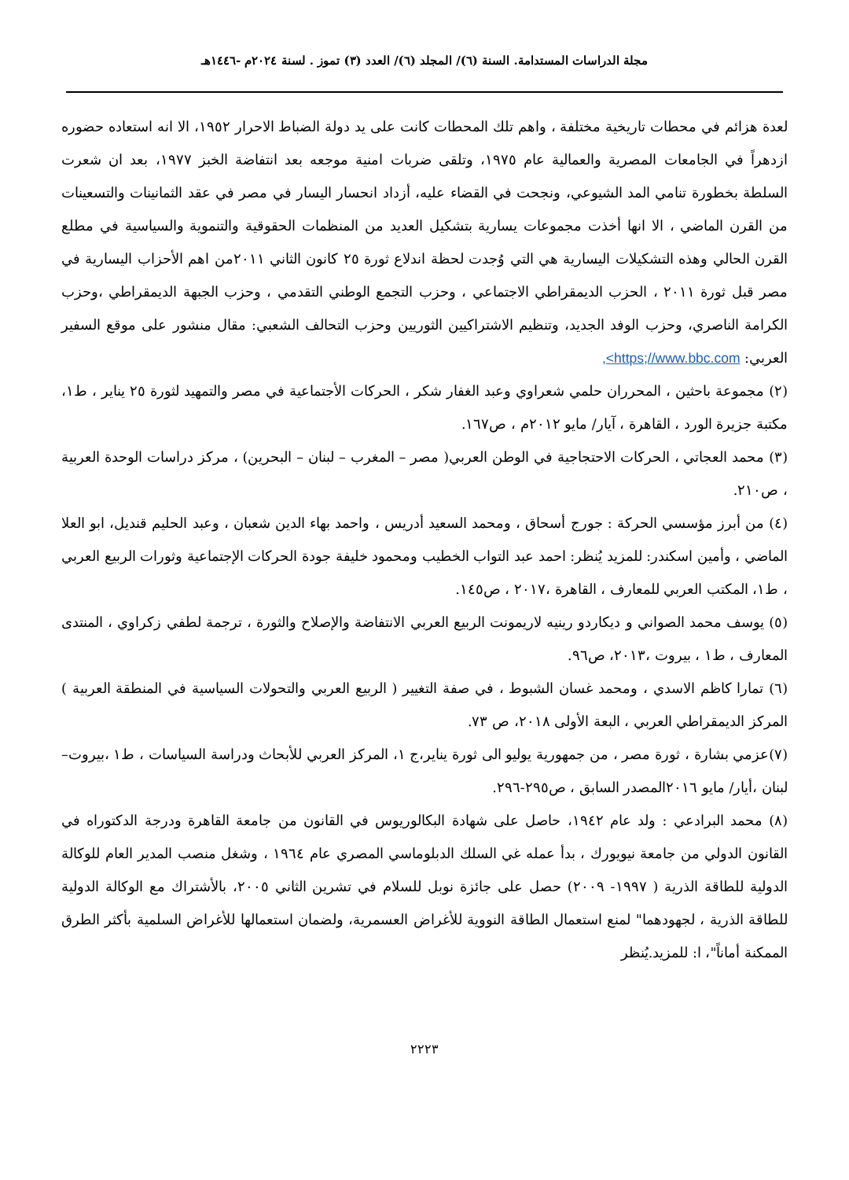مجلة الدراسات المستدامة. السنة (٦)/ المجلد (٦)/ العدد (٣) تموز . لسنة ٢٠٢٤م -١٤٤٦هـ
لعدة هزائم في محطات تاريخية مختلفة ، واهم تلك المحطات كانت على يد دولة الضباط الاحرار ١٩٥٢، الا انه استعاده حضوره ازدهراً في الجامعات المصرية والعمالية عام ١٩٧٥، وتلقى ضربات امنية موجعه بعد انتفاضة الخبز ١٩٧٧، بعد ان شعرت السلطة بخطورة تنامي المد الشيوعي، ونجحت في القضاء عليه، أزداد انحسار اليسار في مصر في عقد الثمانينات والتسعينات من القرن الماضي ، الا انها أخذت مجموعات يسارية بتشكيل العديد من المنظمات الحقوقية والتنموية والسياسية في مطلع القرن الحالي وهذه التشكيلات اليسارية هي التي وُجدت لحظة اندلاع ثورة ٢٥ كانون الثاني ٢٠١١من اهم الأحزاب اليسارية في مصر قبل ثورة ٢٠١١ ، الحزب الديمقراطي الاجتماعي ، وحزب التجمع الوطني التقدمي ، وحزب الجبهة الديمقراطي ،وحزب الكرامة الناصري، وحزب الوفد الجديد، وتنظيم الاشتراكيين الثوريين وحزب التحالف الشعبي: مقال منشور على موقع السفير العربي: https;//www.bbc.com>,
(٢) مجموعة باحثين ، المحرران حلمي شعراوي وعبد الغفار شكر ، الحركات الأجتماعية في مصر والتمهيد لثورة ٢٥ يناير ، ط١، مكتبة جزيرة الورد ، القاهرة ، آيار/ مايو ٢٠١٢م ، ص١٦٧.
(٣) محمد العجاتي ، الحركات الاحتجاجية في الوطن العربي( مصر – المغرب – لبنان – البحرين) ، مركز دراسات الوحدة العربية ، ص٢١٠.
(٤) من أبرز مؤسسي الحركة : جورج أسحاق ، ومحمد السعيد أدريس ، واحمد بهاء الدين شعبان ، وعبد الحليم قنديل، ابو العلا الماضي ، وأمين اسكندر: للمزيد يُنظر: احمد عبد التواب الخطيب ومحمود خليفة جودة الحركات الإجتماعية وثورات الربيع العربي ، ط١، المكتب العربي للمعارف ، القاهرة ،٢٠١٧ ، ص١٤٥.
(٥) يوسف محمد الصواني و ديكاردو رينيه لاريمونت الربيع العربي الانتفاضة والإصلاح والثورة ، ترجمة لطفي زكراوي ، المنتدى المعارف ، ط١ ، بيروت ،٢٠١٣، ص٩٦.
(٦) تمارا كاظم الاسدي ، ومحمد غسان الشبوط ، في صفة التغيير ( الربيع العربي والتحولات السياسية في المنطقة العربية ) المركز الديمقراطي العربي ، البعة الأولى ٢٠١٨، ص ٧٣.
(٧)عزمي بشارة ، ثورة مصر ، من جمهورية يوليو الى ثورة يناير،ج ١، المركز العربي للأبحاث ودراسة السياسات ، ط١ ،بيروت–لبنان ،أيار/ مايو ٢٠١٦المصدر السابق ، ص٢٩٥-٢٩٦.
(٨) محمد البرادعي : ولد عام ١٩٤٢، حاصل على شهادة البكالوريوس في القانون من جامعة القاهرة ودرجة الدكتوراه في القانون الدولي من جامعة نيويورك ، بدأ عمله غي السلك الدبلوماسي المصري عام ١٩٦٤ ، وشغل منصب المدير العام للوكالة الدولية للطاقة الذرية ( ١٩٩٧- ٢٠٠٩) حصل على جائزة نوبل للسلام في تشرين الثاني ٢٠٠٥، بالأشتراك مع الوكالة الدولية للطاقة الذرية ، لجهودهما" لمنع استعمال الطاقة النووية للأغراض العسمرية، ولضمان استعمالها للأغراض السلمية بأكثر الطرق الممكنة أماناً"، ا: للمزيد.يُنظر
٢٢٢٣